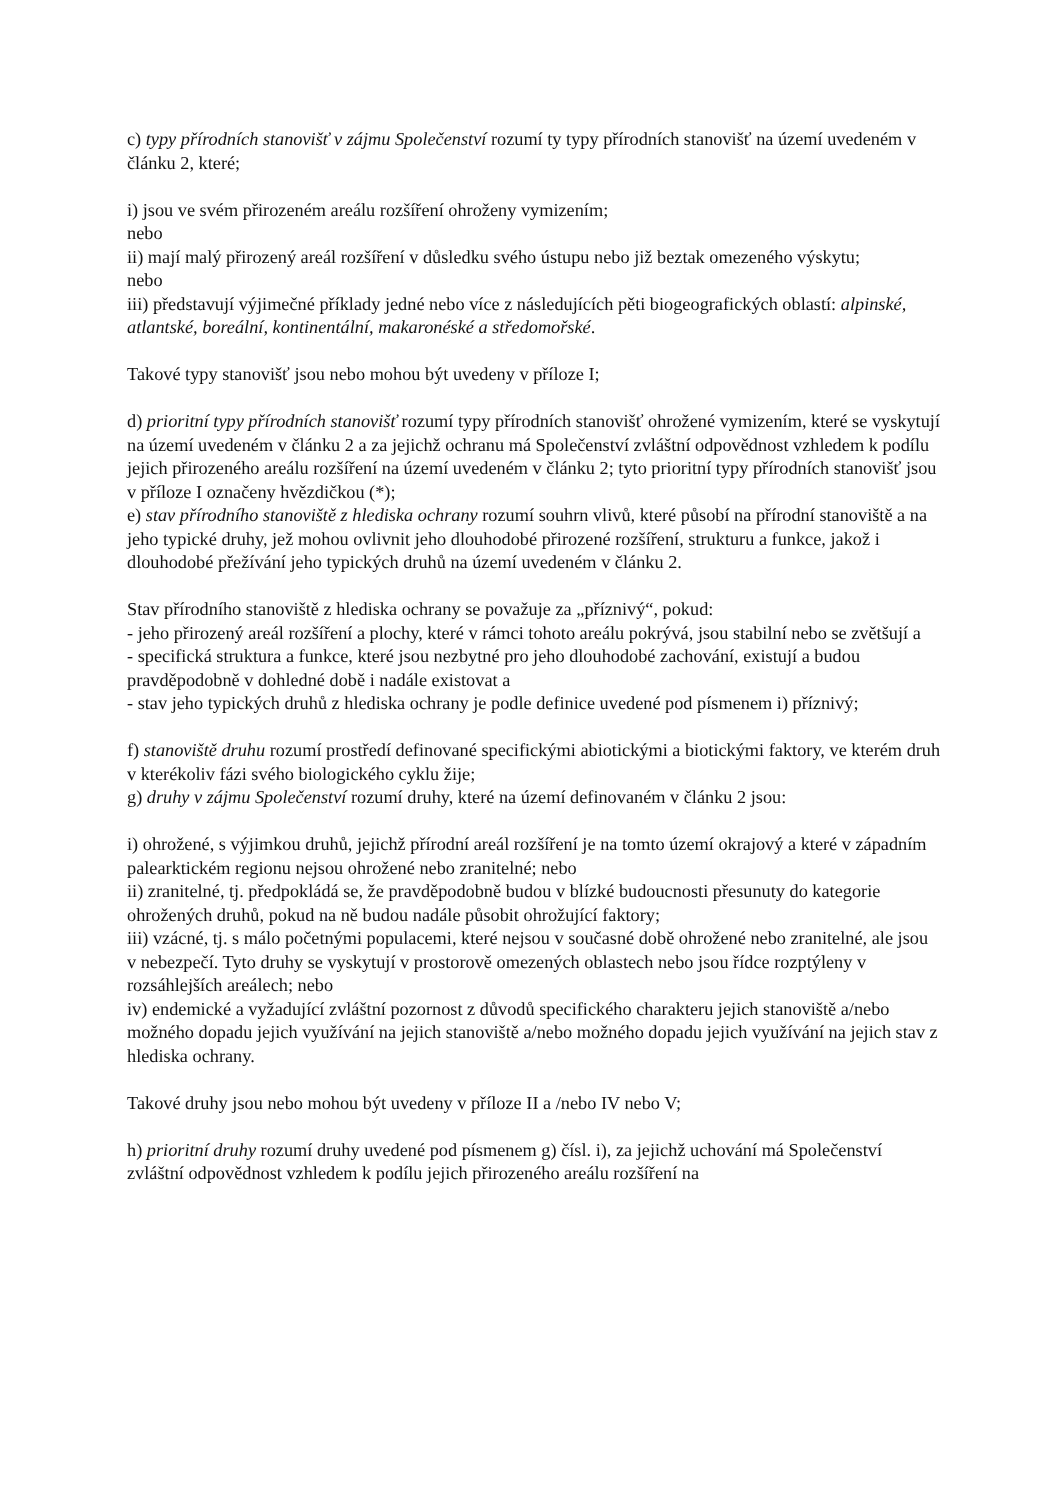c) typy přírodních stanovišť v zájmu Společenství rozumí ty typy přírodních stanovišť na území uvedeném v článku 2, které;
i) jsou ve svém přirozeném areálu rozšíření ohroženy vymizením;
nebo
ii) mají malý přirozený areál rozšíření v důsledku svého ústupu nebo již beztak omezeného výskytu;
nebo
iii) představují výjimečné příklady jedné nebo více z následujících pěti biogeografických oblastí: alpinské, atlantské, boreální, kontinentální, makaronéské a středomořské.
Takové typy stanovišť jsou nebo mohou být uvedeny v příloze I;
d) prioritní typy přírodních stanovišť rozumí typy přírodních stanovišť ohrožené vymizením, které se vyskytují na území uvedeném v článku 2 a za jejichž ochranu má Společenství zvláštní odpovědnost vzhledem k podílu jejich přirozeného areálu rozšíření na území uvedeném v článku 2; tyto prioritní typy přírodních stanovišť jsou v příloze I označeny hvězdičkou (*);
e) stav přírodního stanoviště z hlediska ochrany rozumí souhrn vlivů, které působí na přírodní stanoviště a na jeho typické druhy, jež mohou ovlivnit jeho dlouhodobé přirozené rozšíření, strukturu a funkce, jakož i dlouhodobé přežívání jeho typických druhů na území uvedeném v článku 2.
Stav přírodního stanoviště z hlediska ochrany se považuje za „příznivý“, pokud:
- jeho přirozený areál rozšíření a plochy, které v rámci tohoto areálu pokrývá, jsou stabilní nebo se zvětšují a
- specifická struktura a funkce, které jsou nezbytné pro jeho dlouhodobé zachování, existují a budou pravděpodobně v dohledné době i nadále existovat a
- stav jeho typických druhů z hlediska ochrany je podle definice uvedené pod písmenem i) příznivý;
f) stanoviště druhu rozumí prostředí definované specifickými abiotickými a biotickými faktory, ve kterém druh v kterékoliv fázi svého biologického cyklu žije;
g) druhy v zájmu Společenství rozumí druhy, které na území definovaném v článku 2 jsou:
i) ohrožené, s výjimkou druhů, jejichž přírodní areál rozšíření je na tomto území okrajový a které v západním palearktickém regionu nejsou ohrožené nebo zranitelné; nebo
ii) zranitelné, tj. předpokládá se, že pravděpodobně budou v blízké budoucnosti přesunuty do kategorie ohrožených druhů, pokud na ně budou nadále působit ohrožující faktory;
iii) vzácné, tj. s málo početnými populacemi, které nejsou v současné době ohrožené nebo zranitelné, ale jsou v nebezpečí. Tyto druhy se vyskytují v prostorově omezených oblastech nebo jsou řídce rozptýleny v rozsáhlejších areálech; nebo
iv) endemické a vyžadující zvláštní pozornost z důvodů specifického charakteru jejich stanoviště a/nebo možného dopadu jejich využívání na jejich stanoviště a/nebo možného dopadu jejich využívání na jejich stav z hlediska ochrany.
Takové druhy jsou nebo mohou být uvedeny v příloze II a /nebo IV nebo V;
h) prioritní druhy rozumí druhy uvedené pod písmenem g) čísl. i), za jejichž uchování má Společenství zvláštní odpovědnost vzhledem k podílu jejich přirozeného areálu rozšíření na